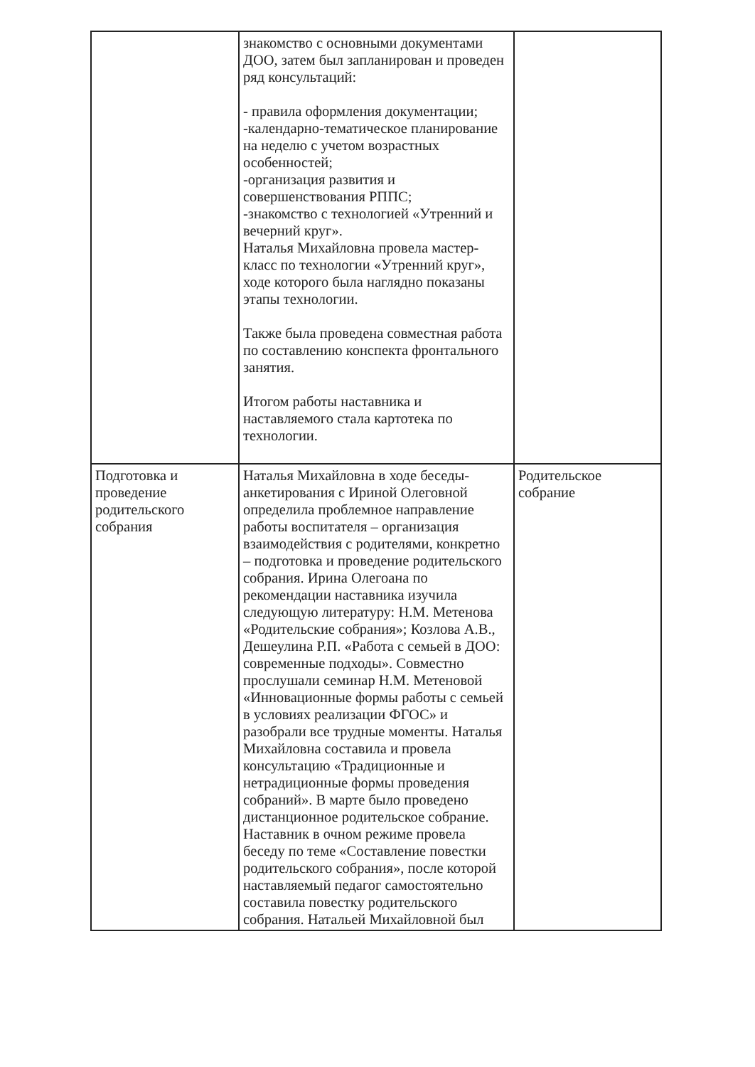| | знакомство с основными документами ДОО, затем был запланирован и проведен ряд консультаций: - правила оформления документации; -календарно-тематическое планирование на неделю с учетом возрастных особенностей; -организация развития и совершенствования РППС; -знакомство с технологией «Утренний и вечерний круг». Наталья Михайловна провела мастер-класс по технологии «Утренний круг», ходе которого была наглядно показаны этапы технологии. Также была проведена совместная работа по составлению конспекта фронтального занятия. Итогом работы наставника и наставляемого стала картотека по технологии. | |
| Подготовка и проведение родительского собрания | Наталья Михайловна в ходе беседы-анкетирования с Ириной Олеговной определила проблемное направление работы воспитателя – организация взаимодействия с родителями, конкретно – подготовка и проведение родительского собрания. Ирина Олегоана по рекомендации наставника изучила следующую литературу: Н.М. Метенова «Родительские собрания»; Козлова А.В., Дешеулина Р.П. «Работа с семьей в ДОО: современные подходы». Совместно прослушали семинар Н.М. Метеновой «Инновационные формы работы с семьей в условиях реализации ФГОС» и разобрали все трудные моменты. Наталья Михайловна составила и провела консультацию «Традиционные и нетрадиционные формы проведения собраний». В марте было проведено дистанционное родительское собрание. Наставник в очном режиме провела беседу по теме «Составление повестки родительского собрания», после которой наставляемый педагог самостоятельно составила повестку родительского собрания. Натальей Михайловной был | Родительское собрание |